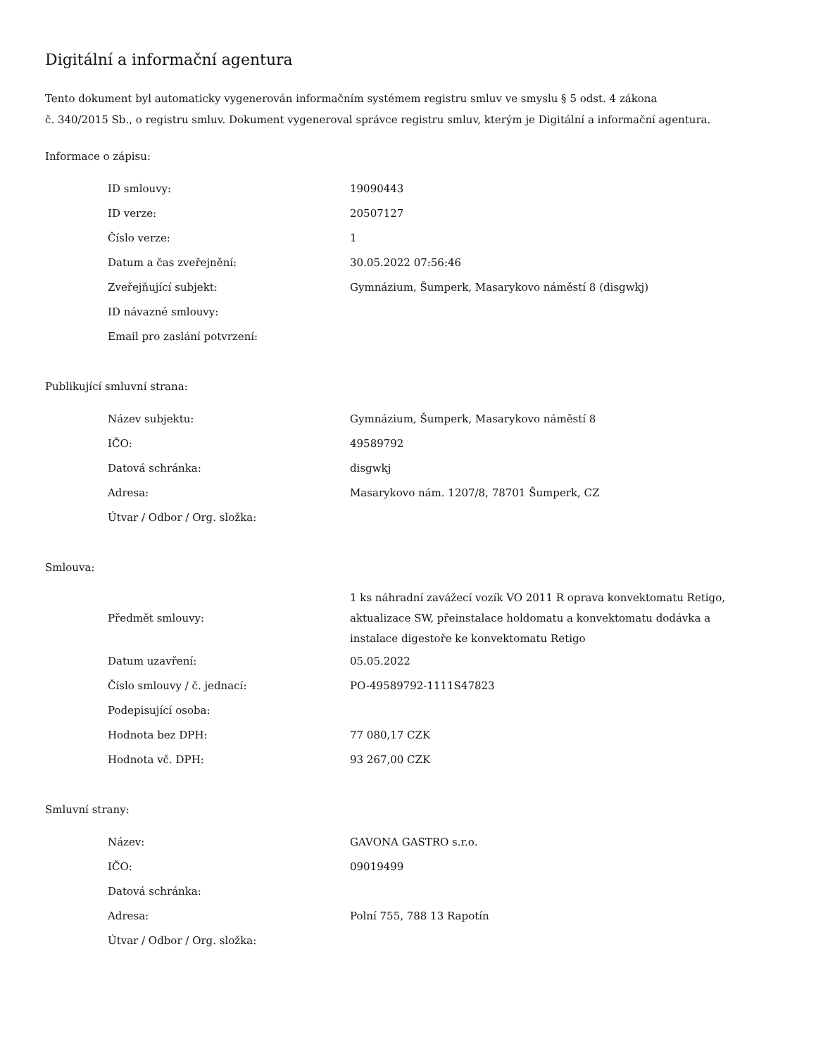Digitální a informační agentura
Tento dokument byl automaticky vygenerován informačním systémem registru smluv ve smyslu § 5 odst. 4 zákona
č. 340/2015 Sb., o registru smluv. Dokument vygeneroval správce registru smluv, kterým je Digitální a informační agentura.
Informace o zápisu:
| ID smlouvy: | 19090443 |
| ID verze: | 20507127 |
| Číslo verze: | 1 |
| Datum a čas zveřejnění: | 30.05.2022 07:56:46 |
| Zveřejňující subjekt: | Gymnázium, Šumperk, Masarykovo náměstí 8 (disgwkj) |
| ID návazné smlouvy: | |
| Email pro zaslání potvrzení: | |
Publikující smluvní strana:
| Název subjektu: | Gymnázium, Šumperk, Masarykovo náměstí 8 |
| IČO: | 49589792 |
| Datová schránka: | disgwkj |
| Adresa: | Masarykovo nám. 1207/8, 78701 Šumperk, CZ |
| Útvar / Odbor / Org. složka: | |
Smlouva:
| Předmět smlouvy: | 1 ks náhradní zavážecí vozík VO 2011 R oprava konvektomatu Retigo, aktualizace SW, přeinstalace holdomatu a konvektomatu dodávka a instalace digestoře ke konvektomatu Retigo |
| Datum uzavření: | 05.05.2022 |
| Číslo smlouvy / č. jednací: | PO-49589792-1111S47823 |
| Podepisující osoba: | |
| Hodnota bez DPH: | 77 080,17 CZK |
| Hodnota vč. DPH: | 93 267,00 CZK |
Smluvní strany:
| Název: | GAVONA GASTRO s.r.o. |
| IČO: | 09019499 |
| Datová schránka: | |
| Adresa: | Polní 755, 788 13 Rapotín |
| Útvar / Odbor / Org. složka: | |